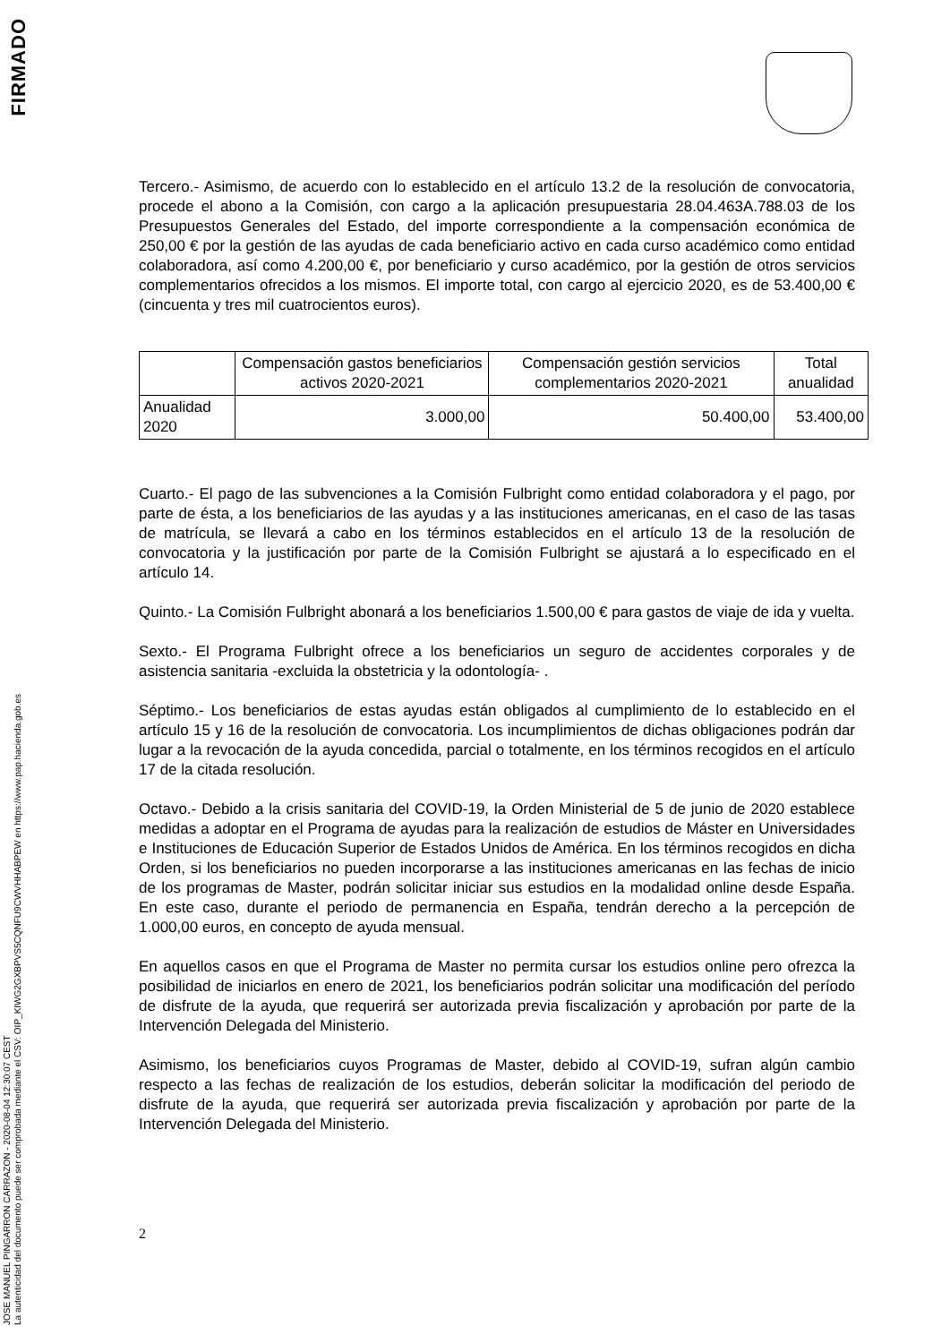FIRMADO
JOSE MANUEL PINGARRON CARRAZON - 2020-08-04 12:30:07 CEST
La autenticidad del documento puede ser comprobada mediante el CSV: OIP_KIWG2GXBPVS5CQNFU9CWVHHABPEW en https://www.pap.hacienda.gob.es
Tercero.- Asimismo, de acuerdo con lo establecido en el artículo 13.2 de la resolución de convocatoria, procede el abono a la Comisión, con cargo a la aplicación presupuestaria 28.04.463A.788.03 de los Presupuestos Generales del Estado, del importe correspondiente a la compensación económica de 250,00 € por la gestión de las ayudas de cada beneficiario activo en cada curso académico como entidad colaboradora, así como 4.200,00 €, por beneficiario y curso académico, por la gestión de otros servicios complementarios ofrecidos a los mismos. El importe total, con cargo al ejercicio 2020, es de 53.400,00 € (cincuenta y tres mil cuatrocientos euros).
| | Compensación gastos beneficiarios activos 2020-2021 | Compensación gestión servicios complementarios 2020-2021 | Total anualidad |
| --- | --- | --- | --- |
| Anualidad 2020 | 3.000,00 | 50.400,00 | 53.400,00 |
Cuarto.- El pago de las subvenciones a la Comisión Fulbright como entidad colaboradora y el pago, por parte de ésta, a los beneficiarios de las ayudas y a las instituciones americanas, en el caso de las tasas de matrícula, se llevará a cabo en los términos establecidos en el artículo 13 de la resolución de convocatoria y la justificación por parte de la Comisión Fulbright se ajustará a lo especificado en el artículo 14.
Quinto.- La Comisión Fulbright abonará a los beneficiarios 1.500,00 € para gastos de viaje de ida y vuelta.
Sexto.- El Programa Fulbright ofrece a los beneficiarios un seguro de accidentes corporales y de asistencia sanitaria -excluida la obstetricia y la odontología- .
Séptimo.- Los beneficiarios de estas ayudas están obligados al cumplimiento de lo establecido en el artículo 15 y 16 de la resolución de convocatoria. Los incumplimientos de dichas obligaciones podrán dar lugar a la revocación de la ayuda concedida, parcial o totalmente, en los términos recogidos en el artículo 17 de la citada resolución.
Octavo.- Debido a la crisis sanitaria del COVID-19, la Orden Ministerial de 5 de junio de 2020 establece medidas a adoptar en el Programa de ayudas para la realización de estudios de Máster en Universidades e Instituciones de Educación Superior de Estados Unidos de América. En los términos recogidos en dicha Orden, si los beneficiarios no pueden incorporarse a las instituciones americanas en las fechas de inicio de los programas de Master, podrán solicitar iniciar sus estudios en la modalidad online desde España. En este caso, durante el periodo de permanencia en España, tendrán derecho a la percepción de 1.000,00 euros, en concepto de ayuda mensual.
En aquellos casos en que el Programa de Master no permita cursar los estudios online pero ofrezca la posibilidad de iniciarlos en enero de 2021, los beneficiarios podrán solicitar una modificación del período de disfrute de la ayuda, que requerirá ser autorizada previa fiscalización y aprobación por parte de la Intervención Delegada del Ministerio.
Asimismo, los beneficiarios cuyos Programas de Master, debido al COVID-19, sufran algún cambio respecto a las fechas de realización de los estudios, deberán solicitar la modificación del periodo de disfrute de la ayuda, que requerirá ser autorizada previa fiscalización y aprobación por parte de la Intervención Delegada del Ministerio.
2